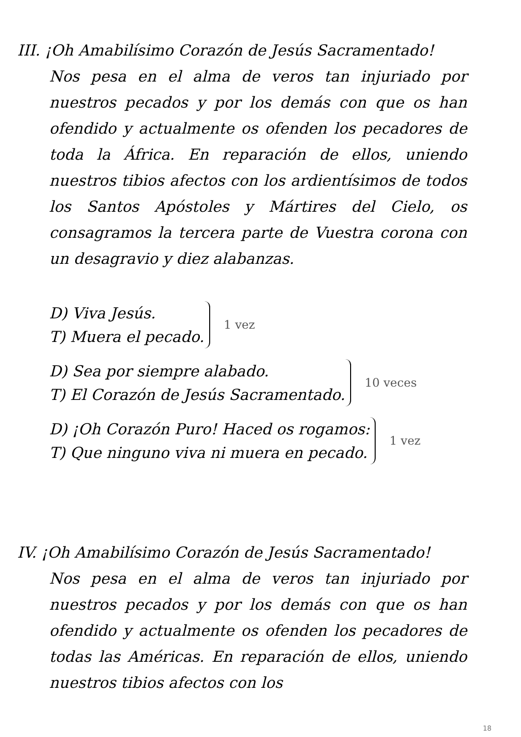III. ¡Oh Amabilísimo Corazón de Jesús Sacramentado!
Nos pesa en el alma de veros tan injuriado por nuestros pecados y por los demás con que os han ofendido y actualmente os ofenden los pecadores de toda la África. En reparación de ellos, uniendo nuestros tibios afectos con los ardientísimos de todos los Santos Apóstoles y Mártires del Cielo, os consagramos la tercera parte de Vuestra corona con un desagravio y diez alabanzas.
D) Viva Jesús.
T) Muera el pecado.
1 vez
D) Sea por siempre alabado.
T) El Corazón de Jesús Sacramentado.
10 veces
D) ¡Oh Corazón Puro! Haced os rogamos:
T) Que ninguno viva ni muera en pecado.
1 vez
IV. ¡Oh Amabilísimo Corazón de Jesús Sacramentado!
Nos pesa en el alma de veros tan injuriado por nuestros pecados y por los demás con que os han ofendido y actualmente os ofenden los pecadores de todas las Américas. En reparación de ellos, uniendo nuestros tibios afectos con los
18